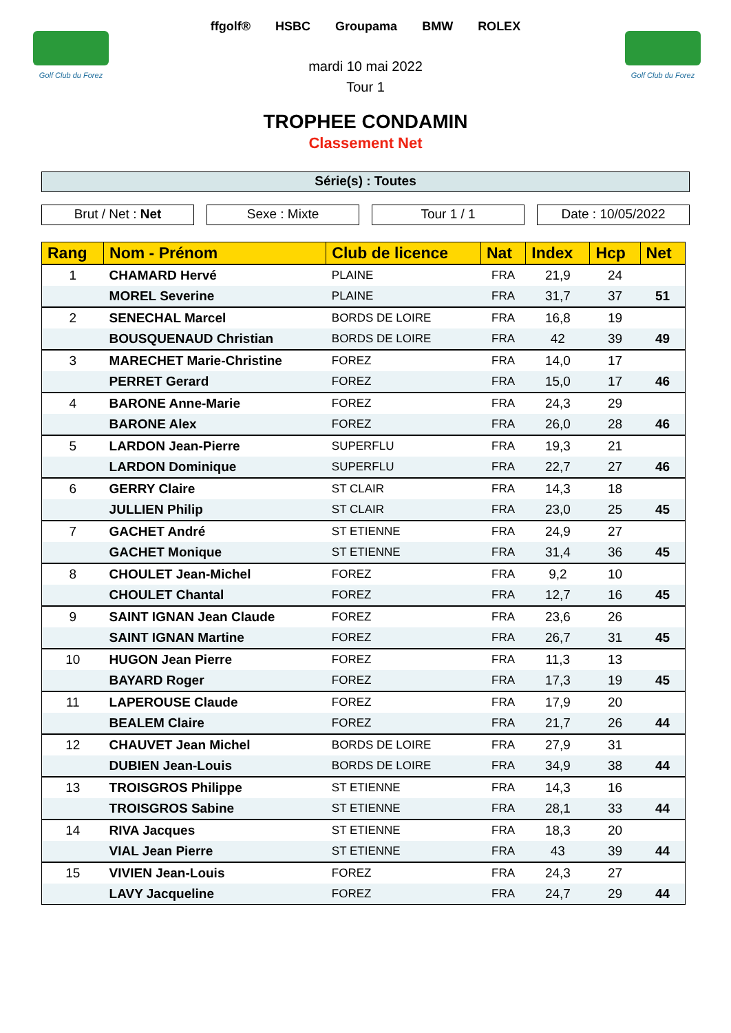Golf Club du Forez
Golf Club du Forez
ffgolf® HSBC Groupama BMW ROLEX
mardi 10 mai 2022
Tour 1
TROPHEE CONDAMIN
Classement Net
Série(s) : Toutes
Brut / Net : Net Sexe : Mixte Tour 1 / 1 Date : 10/05/2022
| Rang | Nom - Prénom | Club de licence | Nat | Index | Hcp | Net |
| --- | --- | --- | --- | --- | --- | --- |
| 1 | CHAMARD Hervé | PLAINE | FRA | 21,9 | 24 | |
| | MOREL Severine | PLAINE | FRA | 31,7 | 37 | 51 |
| 2 | SENECHAL Marcel | BORDS DE LOIRE | FRA | 16,8 | 19 | |
| | BOUSQUENAUD Christian | BORDS DE LOIRE | FRA | 42 | 39 | 49 |
| 3 | MARECHET Marie-Christine | FOREZ | FRA | 14,0 | 17 | |
| | PERRET Gerard | FOREZ | FRA | 15,0 | 17 | 46 |
| 4 | BARONE Anne-Marie | FOREZ | FRA | 24,3 | 29 | |
| | BARONE Alex | FOREZ | FRA | 26,0 | 28 | 46 |
| 5 | LARDON Jean-Pierre | SUPERFLU | FRA | 19,3 | 21 | |
| | LARDON Dominique | SUPERFLU | FRA | 22,7 | 27 | 46 |
| 6 | GERRY Claire | ST CLAIR | FRA | 14,3 | 18 | |
| | JULLIEN Philip | ST CLAIR | FRA | 23,0 | 25 | 45 |
| 7 | GACHET André | ST ETIENNE | FRA | 24,9 | 27 | |
| | GACHET Monique | ST ETIENNE | FRA | 31,4 | 36 | 45 |
| 8 | CHOULET Jean-Michel | FOREZ | FRA | 9,2 | 10 | |
| | CHOULET Chantal | FOREZ | FRA | 12,7 | 16 | 45 |
| 9 | SAINT IGNAN Jean Claude | FOREZ | FRA | 23,6 | 26 | |
| | SAINT IGNAN Martine | FOREZ | FRA | 26,7 | 31 | 45 |
| 10 | HUGON Jean Pierre | FOREZ | FRA | 11,3 | 13 | |
| | BAYARD Roger | FOREZ | FRA | 17,3 | 19 | 45 |
| 11 | LAPEROUSE Claude | FOREZ | FRA | 17,9 | 20 | |
| | BEALEM Claire | FOREZ | FRA | 21,7 | 26 | 44 |
| 12 | CHAUVET Jean Michel | BORDS DE LOIRE | FRA | 27,9 | 31 | |
| | DUBIEN Jean-Louis | BORDS DE LOIRE | FRA | 34,9 | 38 | 44 |
| 13 | TROISGROS Philippe | ST ETIENNE | FRA | 14,3 | 16 | |
| | TROISGROS Sabine | ST ETIENNE | FRA | 28,1 | 33 | 44 |
| 14 | RIVA Jacques | ST ETIENNE | FRA | 18,3 | 20 | |
| | VIAL Jean Pierre | ST ETIENNE | FRA | 43 | 39 | 44 |
| 15 | VIVIEN Jean-Louis | FOREZ | FRA | 24,3 | 27 | |
| | LAVY Jacqueline | FOREZ | FRA | 24,7 | 29 | 44 |